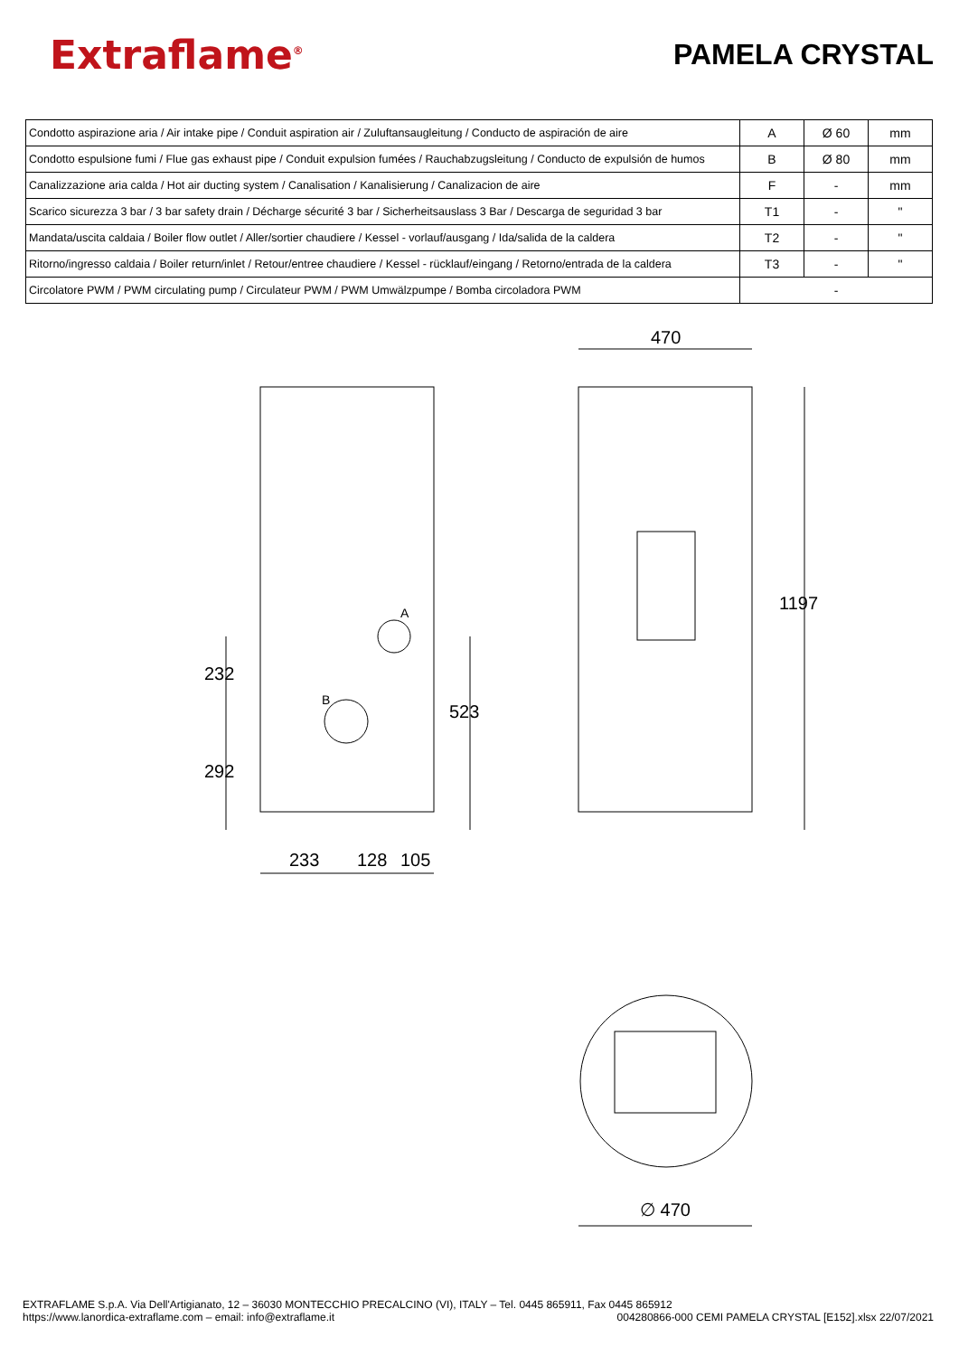Extraflame<sup>®</sup>
PAMELA CRYSTAL
| Condotto aspirazione aria / Air intake pipe / Conduit aspiration air / Zuluftansaugleitung / Conducto de aspiración de aire | A | Ø 60 | mm |
| Condotto espulsione fumi / Flue gas exhaust pipe / Conduit expulsion fumées / Rauchabzugsleitung / Conducto de expulsión de humos | B | Ø 80 | mm |
| Canalizzazione aria calda / Hot air ducting system / Canalisation / Kanalisierung / Canalizacion de aire | F | - | mm |
| Scarico sicurezza 3 bar / 3 bar safety drain / Décharge sécurité 3 bar / Sicherheitsauslass 3 Bar / Descarga de seguridad 3 bar | T1 | - | " |
| Mandata/uscita caldaia / Boiler flow outlet / Aller/sortier chaudiere / Kessel - vorlauf/ausgang / Ida/salida de la caldera | T2 | - | " |
| Ritorno/ingresso caldaia / Boiler return/inlet / Retour/entree chaudiere / Kessel - rücklauf/eingang / Retorno/entrada de la caldera | T3 | - | " |
| Circolatore PWM / PWM circulating pump / Circulateur PWM / PWM Umwälzpumpe / Bomba circoladora PWM | - | | |
470
1197
232
292
523
A
B
233 128 105
∅ 470
EXTRAFLAME S.p.A. Via Dell'Artigianato, 12 – 36030 MONTECCHIO PRECALCINO (VI), ITALY – Tel. 0445 865911, Fax 0445 865912
https://www.lanordica-extraflame.com – email: info@extraflame.it 004280866-000 CEMI PAMELA CRYSTAL [E152].xlsx 22/07/2021